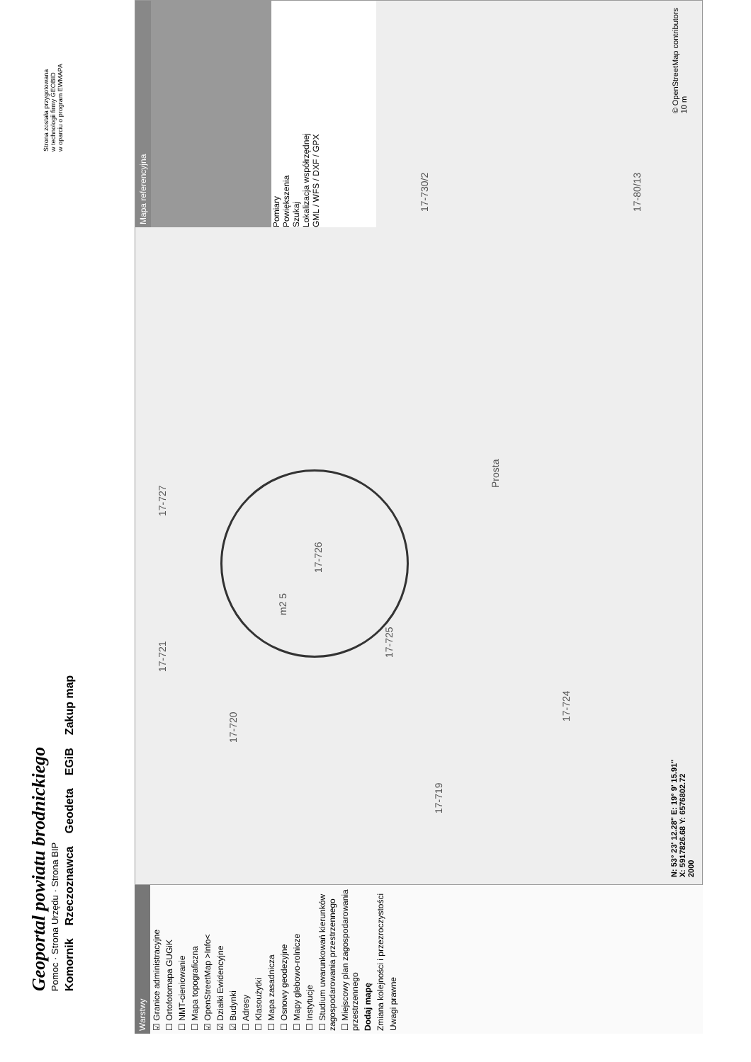Geoportal powiatu brodnickiego
Pomoc · Strona Urzędu · Strona BIP
Komornik Rzeczoznawca Geodeta EGiB Zakup map
Strona została przygotowana
w technologii firmy GEOBID
w oparciu o program EWMAPA
Warstwy
☑ Granice administracyjne
☐ Ortofotomapa GUGiK
☐ NMT-cieniowanie
☐ Mapa topograficzna
☑ OpenStreetMap >Info<
☑ Działki Ewidencyjne
☑ Budynki
☐ Adresy
☐ Klasoużytki
☐ Mapa zasadnicza
☐ Osnowy geodezyjne
☐ Mapy glebowo-rolnicze
☐ Instytucje
☐ Studium uwarunkowań kierunków zagospodarowania przestrzennego
☐ Miejscowy plan zagospodarowania przestrzennego
Dodaj mapę
Zmiana kolejności i przezroczystości
Uwagi prawne
17-719
17-720
17-721
17-724
17-725
17-726
17-727
Prosta
17-730/2
17-80/13
m2 5
N: 53° 23' 12.28" E: 19° 9' 15.91"
X: 5917826.68 Y: 6576802.72
2000
Mapa referencyjna
Pomiary
Powiększenia
Szukaj
Lokalizacja współrzędnej
GML / WFS / DXF / GPX
© OpenStreetMap contributors
10 m